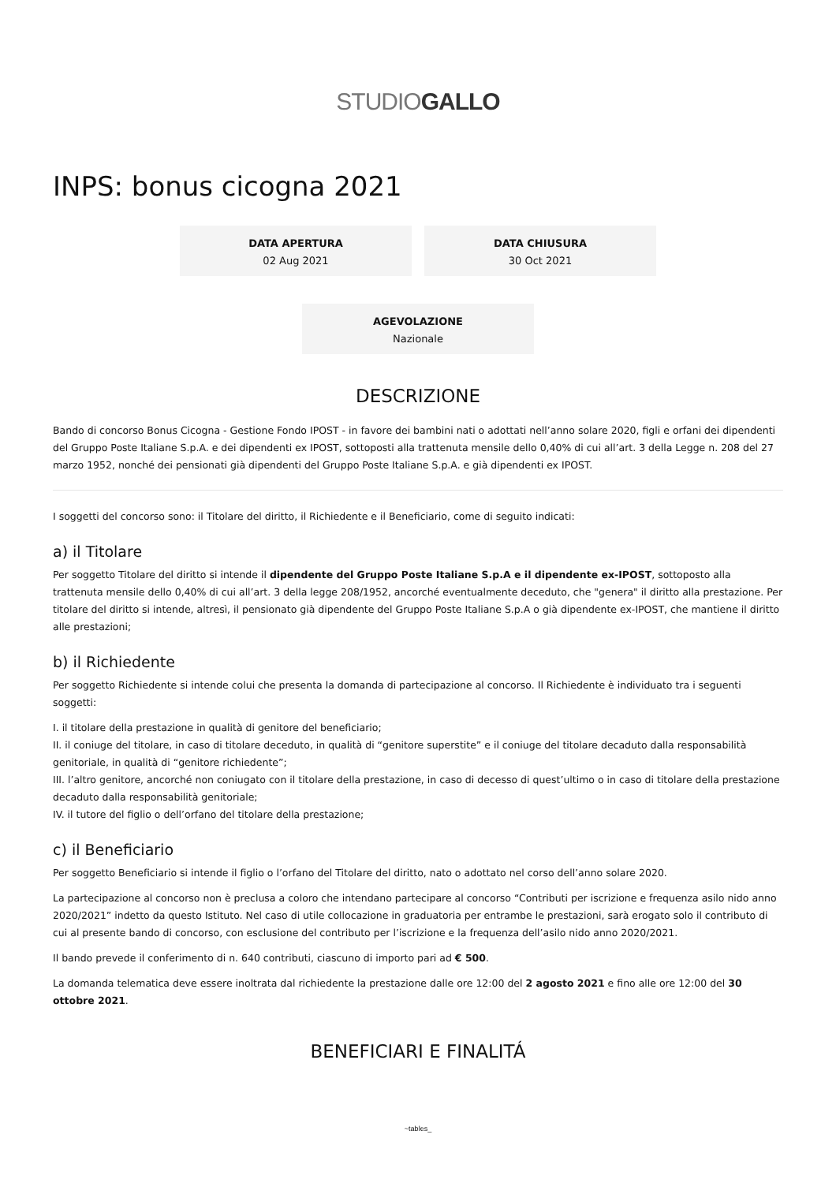STUDIOGALLO
INPS: bonus cicogna 2021
DATA APERTURA
02 Aug 2021
DATA CHIUSURA
30 Oct 2021
AGEVOLAZIONE
Nazionale
DESCRIZIONE
Bando di concorso Bonus Cicogna - Gestione Fondo IPOST - in favore dei bambini nati o adottati nell’anno solare 2020, figli e orfani dei dipendenti del Gruppo Poste Italiane S.p.A. e dei dipendenti ex IPOST, sottoposti alla trattenuta mensile dello 0,40% di cui all’art. 3 della Legge n. 208 del 27 marzo 1952, nonché dei pensionati già dipendenti del Gruppo Poste Italiane S.p.A. e già dipendenti ex IPOST.
I soggetti del concorso sono: il Titolare del diritto, il Richiedente e il Beneficiario, come di seguito indicati:
a) il Titolare
Per soggetto Titolare del diritto si intende il dipendente del Gruppo Poste Italiane S.p.A e il dipendente ex-IPOST, sottoposto alla trattenuta mensile dello 0,40% di cui all’art. 3 della legge 208/1952, ancorché eventualmente deceduto, che "genera" il diritto alla prestazione. Per titolare del diritto si intende, altresì, il pensionato già dipendente del Gruppo Poste Italiane S.p.A o già dipendente ex-IPOST, che mantiene il diritto alle prestazioni;
b) il Richiedente
Per soggetto Richiedente si intende colui che presenta la domanda di partecipazione al concorso. Il Richiedente è individuato tra i seguenti soggetti:
I. il titolare della prestazione in qualità di genitore del beneficiario;
II. il coniuge del titolare, in caso di titolare deceduto, in qualità di “genitore superstite” e il coniuge del titolare decaduto dalla responsabilità genitoriale, in qualità di “genitore richiedente”;
III. l’altro genitore, ancorché non coniugato con il titolare della prestazione, in caso di decesso di quest’ultimo o in caso di titolare della prestazione decaduto dalla responsabilità genitoriale;
IV. il tutore del figlio o dell’orfano del titolare della prestazione;
c) il Beneficiario
Per soggetto Beneficiario si intende il figlio o l’orfano del Titolare del diritto, nato o adottato nel corso dell’anno solare 2020.
La partecipazione al concorso non è preclusa a coloro che intendano partecipare al concorso “Contributi per iscrizione e frequenza asilo nido anno 2020/2021” indetto da questo Istituto. Nel caso di utile collocazione in graduatoria per entrambe le prestazioni, sarà erogato solo il contributo di cui al presente bando di concorso, con esclusione del contributo per l’iscrizione e la frequenza dell’asilo nido anno 2020/2021.
Il bando prevede il conferimento di n. 640 contributi, ciascuno di importo pari ad € 500.
La domanda telematica deve essere inoltrata dal richiedente la prestazione dalle ore 12:00 del 2 agosto 2021 e fino alle ore 12:00 del 30 ottobre 2021.
BENEFICIARI E FINALITÁ
~tables_